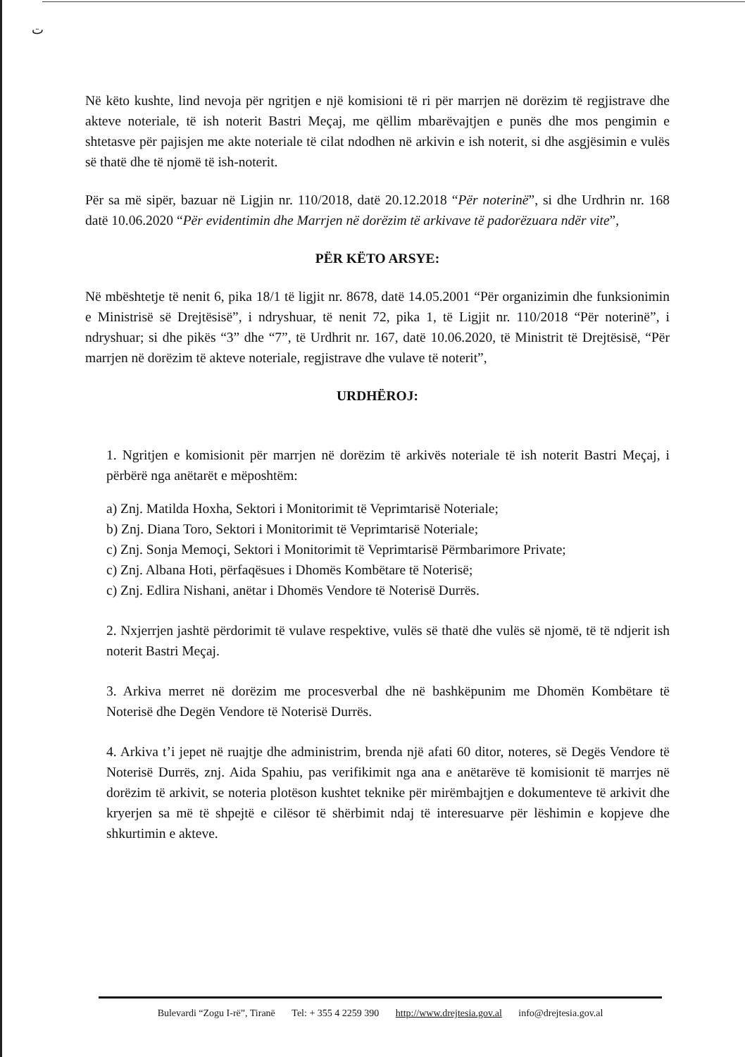ت
Në këto kushte, lind nevoja për ngritjen e një komisioni të ri për marrjen në dorëzim të regjistrave dhe akteve noteriale, të ish noterit Bastri Meçaj, me qëllim mbarëvajtjen e punës dhe mos pengimin e shtetasve për pajisjen me akte noteriale të cilat ndodhen në arkivin e ish noterit, si dhe asgjësimin e vulës së thatë dhe të njomë të ish-noterit.
Për sa më sipër, bazuar në Ligjin nr. 110/2018, datë 20.12.2018 “Për noterinë”, si dhe Urdhrin nr. 168 datë 10.06.2020 “Për evidentimin dhe Marrjen në dorëzim të arkivave të padorëzuara ndër vite”,
PËR KËTO ARSYE:
Në mbështetje të nenit 6, pika 18/1 të ligjit nr. 8678, datë 14.05.2001 “Për organizimin dhe funksionimin e Ministrisë së Drejtësisë”, i ndryshuar, të nenit 72, pika 1, të Ligjit nr. 110/2018 “Për noterinë”, i ndryshuar; si dhe pikës “3” dhe “7”, të Urdhrit nr. 167, datë 10.06.2020, të Ministrit të Drejtësisë, “Për marrjen në dorëzim të akteve noteriale, regjistrave dhe vulave të noterit”,
URDHËROJ:
1. Ngritjen e komisionit për marrjen në dorëzim të arkivës noteriale të ish noterit Bastri Meçaj, i përbërë nga anëtarët e mëposhtëm:
a) Znj. Matilda Hoxha, Sektori i Monitorimit të Veprimtarisë Noteriale;
b) Znj. Diana Toro, Sektori i Monitorimit të Veprimtarisë Noteriale;
c) Znj. Sonja Memoçi, Sektori i Monitorimit të Veprimtarisë Përmbarimore Private;
c) Znj. Albana Hoti, përfaqësues i Dhomës Kombëtare të Noterisë;
c) Znj. Edlira Nishani, anëtar i Dhomës Vendore të Noterisë Durrës.
2. Nxjerrjen jashtë përdorimit të vulave respektive, vulës së thatë dhe vulës së njomë, të të ndjerit ish noterit Bastri Meçaj.
3. Arkiva merret në dorëzim me procesverbal dhe në bashkëpunim me Dhomën Kombëtare të Noterisë dhe Degën Vendore të Noterisë Durrës.
4. Arkiva t’i jepet në ruajtje dhe administrim, brenda një afati 60 ditor, noteres, së Degës Vendore të Noterisë Durrës, znj. Aida Spahiu, pas verifikimit nga ana e anëtarëve të komisionit të marrjes në dorëzim të arkivit, se noteria plotëson kushtet teknike për mirëmbajtjen e dokumenteve të arkivit dhe kryerjen sa më të shpejtë e cilësor të shërbimit ndaj të interesuarve për lëshimin e kopjeve dhe shkurtimin e akteve.
Bulevardi “Zogu I-rë”, Tiranë Tel: + 355 4 2259 390 http://www.drejtesia.gov.al info@drejtesia.gov.al